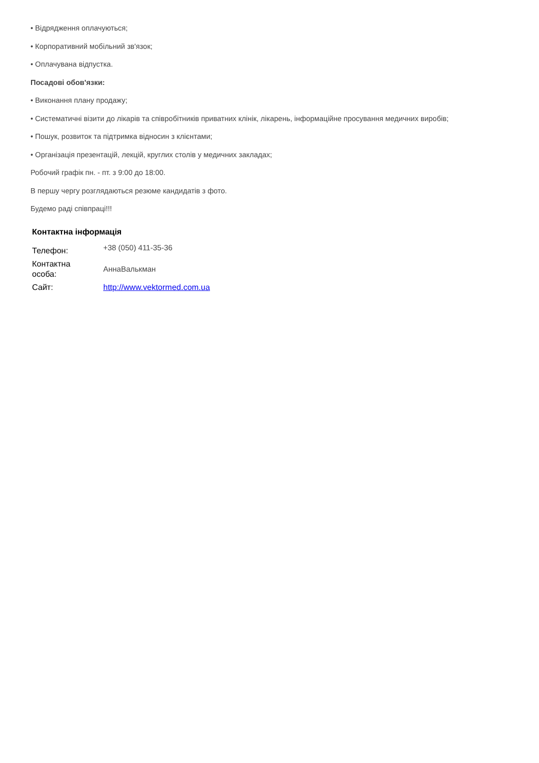• Відрядження оплачуються;
• Корпоративний мобільний зв'язок;
• Оплачувана відпустка.
Посадові обов'язки:
• Виконання плану продажу;
• Систематичні візити до лікарів та співробітників приватних клінік, лікарень, інформаційне просування медичних виробів;
• Пошук, розвиток та підтримка відносин з клієнтами;
• Організація презентацій, лекцій, круглих столів у медичних закладах;
Робочий графік пн. - пт. з 9:00 до 18:00.
В першу чергу розглядаються резюме кандидатів з фото.
Будемо раді співпраці!!!
Контактна інформація
| Телефон: | +38 (050) 411-35-36 |
| Контактна особа: | АннаВалькман |
| Сайт: | http://www.vektormed.com.ua |